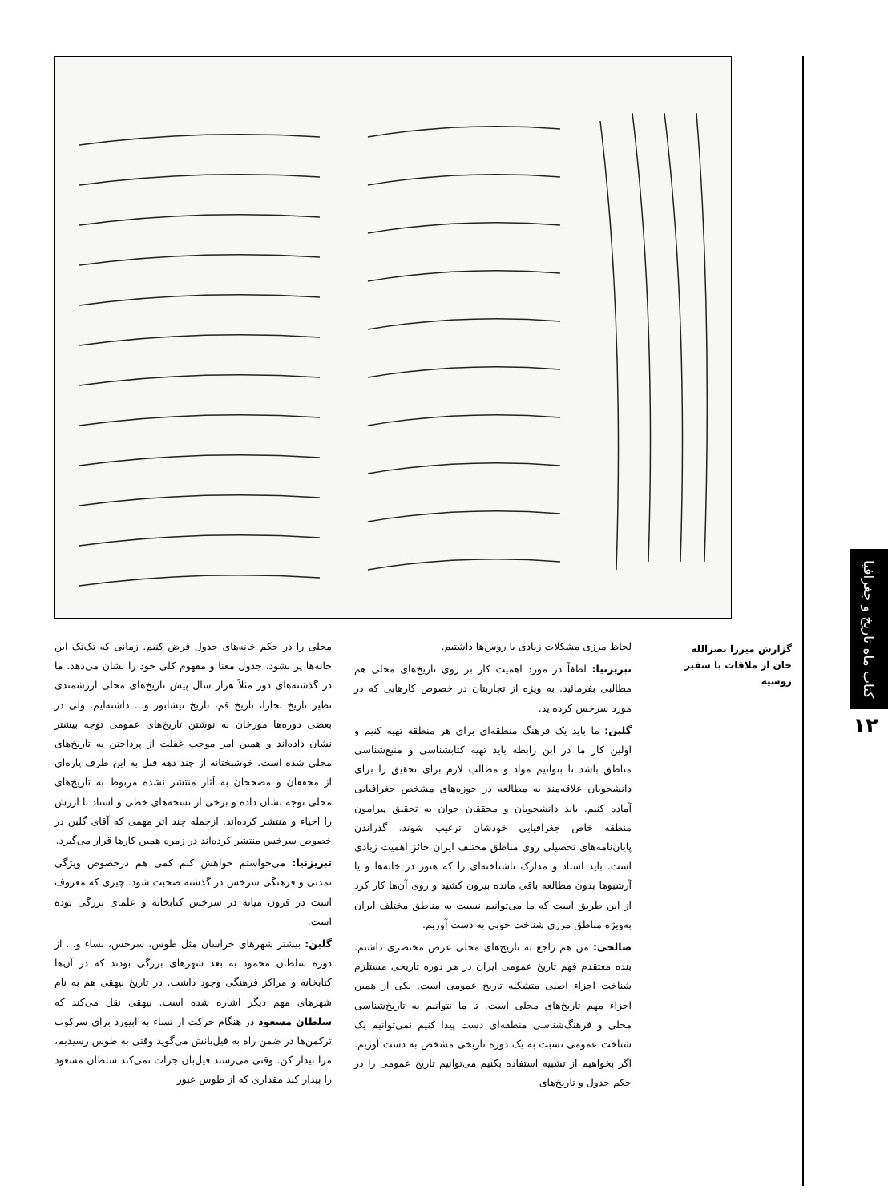کتاب ماه تاریخ و جغرافیا
۱۲
گزارش میرزا نصرالله خان از ملاقات با سفیر روسیه
لحاظ مرزی مشکلات زیادی با روس‌ها داشتیم.
تبریزنیا: لطفاً در مورد اهمیت کار بر روی تاریخ‌های محلی هم مطالبی بفرمائید. به ویژه از تجاربتان در خصوص کارهایی که در مورد سرخس کرده‌اید.
گلبن: ما باید یک فرهنگ منطقه‌ای برای هر منطقه تهیه کنیم و اولین کار ما در این رابطه باید تهیه کتابشناسی و منبع‌شناسی مناطق باشد تا بتوانیم مواد و مطالب لازم برای تحقیق را برای دانشجویان علاقه‌مند به مطالعه در حوزه‌های مشخص جغرافیایی آماده کنیم. باید دانشجویان و محققان جوان به تحقیق پیرامون منطقه خاص جغرافیایی خودشان ترغیب شوند. گذراندن پایان‌نامه‌های تحصیلی روی مناطق مختلف ایران حائز اهمیت زیادی است. باید اسناد و مدارک ناشناخته‌ای را که هنوز در خانه‌ها و یا آرشیوها بدون مطالعه باقی مانده بیرون کشید و روی آن‌ها کار کرد از این طریق است که ما می‌توانیم نسبت به مناطق مختلف ایران به‌ویژه مناطق مرزی شناخت خوبی به دست آوریم.
صالحی: من هم راجع به تاریخ‌های محلی عرض مختصری داشتم. بنده معتقدم فهم تاریخ عمومی ایران در هر دوره تاریخی مستلزم شناخت اجزاء اصلی متشکله تاریخ عمومی است. یکی از همین اجزاء مهم تاریخ‌های محلی است. تا ما نتوانیم به تاریخ‌شناسی محلی و فرهنگ‌شناسی منطقه‌ای دست پیدا کنیم نمی‌توانیم یک شناخت عمومی نسبت به یک دوره تاریخی مشخص به دست آوریم. اگر بخواهیم از تشبیه استفاده بکنیم می‌توانیم تاریخ عمومی را در حکم جدول و تاریخ‌های
محلی را در حکم خانه‌های جدول فرض کنیم. زمانی که تک‌تک این خانه‌ها پر بشود، جدول معنا و مفهوم کلی خود را نشان می‌دهد. ما در گذشته‌های دور مثلاً هزار سال پیش تاریخ‌های محلی ارزشمندی نظیر تاریخ بخارا، تاریخ قم، تاریخ نیشابور و... داشته‌ایم. ولی در بعضی دوره‌ها مورخان به نوشتن تاریخ‌های عمومی توجه بیشتر نشان داده‌اند و همین امر موجب غفلت از پرداختن به تاریخ‌های محلی شده است. خوشبختانه از چند دهه قبل به این طرف پاره‌ای از محققان و مصححان به آثار منتشر نشده مربوط به تاریخ‌های محلی توجه نشان داده و برخی از نسخه‌های خطی و اسناد با ارزش را احیاء و منتشر کرده‌اند. ازجمله چند اثر مهمی که آقای گلبن در خصوص سرخس منتشر کرده‌اند در زمره همین کارها قرار می‌گیرد.
تبریزنیا: می‌خواستم خواهش کنم کمی هم درخصوص ویژگی تمدنی و فرهنگی سرخس در گذشته صحبت شود. چیزی که معروف است در قرون میانه در سرخس کتابخانه و علمای بزرگی بوده است.
گلبن: بیشتر شهرهای خراسان مثل طوس، سرخس، نساء و... از دوره سلطان محمود به بعد شهرهای بزرگی بودند که در آن‌ها کتابخانه و مراکز فرهنگی وجود داشت. در تاریخ بیهقی هم به نام شهرهای مهم دیگر اشاره شده است. بیهقی نقل می‌کند که سلطان مسعود در هنگام حرکت از نساء به ابیورد برای سرکوب ترکمن‌ها در ضمن راه به فیل‌بانش می‌گوید وقتی به طوس رسیدیم، مرا بیدار کن. وقتی می‌رسند فیل‌بان جرات نمی‌کند سلطان مسعود را بیدار کند مقداری که از طوس عبور